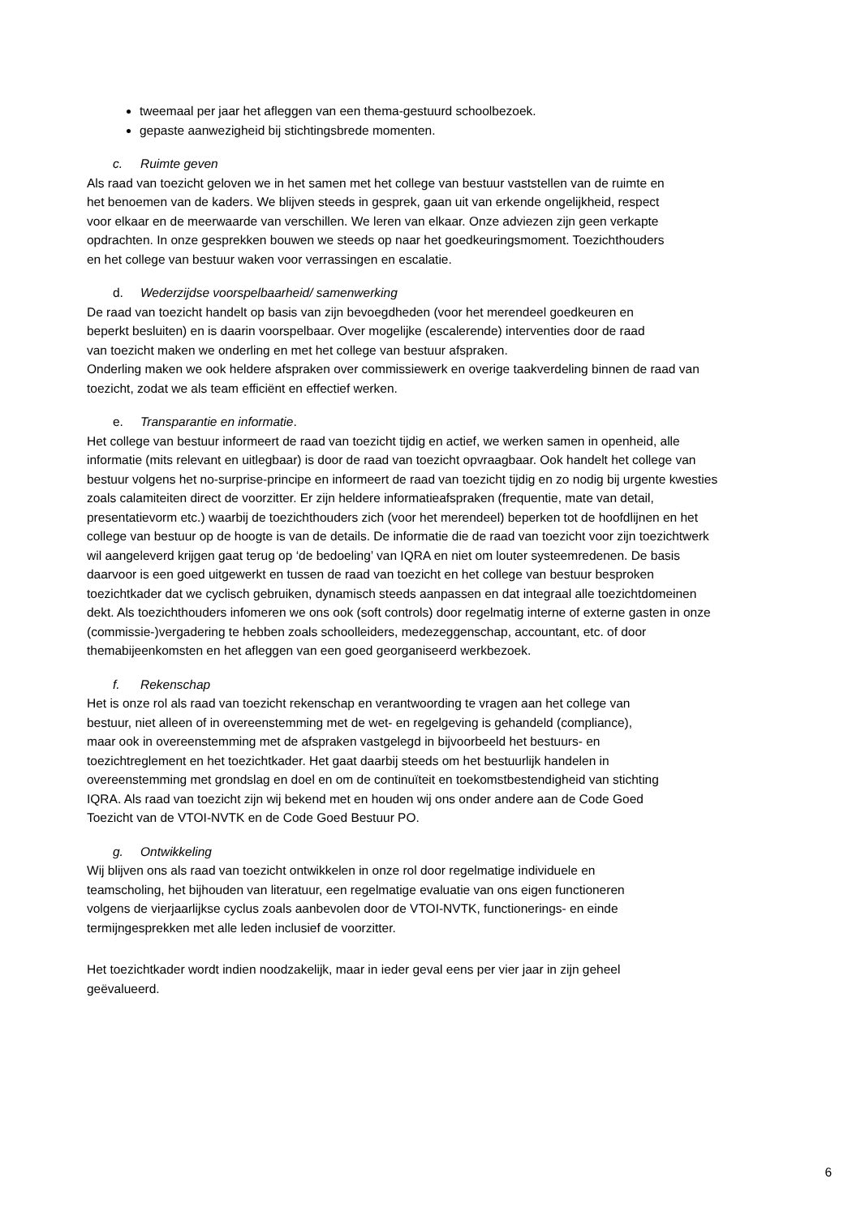tweemaal per jaar het afleggen van een thema-gestuurd schoolbezoek.
gepaste aanwezigheid bij stichtingsbrede momenten.
c. Ruimte geven
Als raad van toezicht geloven we in het samen met het college van bestuur vaststellen van de ruimte en
het benoemen van de kaders. We blijven steeds in gesprek, gaan uit van erkende ongelijkheid, respect
voor elkaar en de meerwaarde van verschillen. We leren van elkaar. Onze adviezen zijn geen verkapte
opdrachten. In onze gesprekken bouwen we steeds op naar het goedkeuringsmoment. Toezichthouders
en het college van bestuur waken voor verrassingen en escalatie.
d. Wederzijdse voorspelbaarheid/ samenwerking
De raad van toezicht handelt op basis van zijn bevoegdheden (voor het merendeel goedkeuren en
beperkt besluiten) en is daarin voorspelbaar. Over mogelijke (escalerende) interventies door de raad
van toezicht maken we onderling en met het college van bestuur afspraken.
Onderling maken we ook heldere afspraken over commissiewerk en overige taakverdeling binnen de raad van
toezicht, zodat we als team efficiënt en effectief werken.
e. Transparantie en informatie.
Het college van bestuur informeert de raad van toezicht tijdig en actief, we werken samen in openheid, alle
informatie (mits relevant en uitlegbaar) is door de raad van toezicht opvraagbaar. Ook handelt het college van
bestuur volgens het no-surprise-principe en informeert de raad van toezicht tijdig en zo nodig bij urgente kwesties
zoals calamiteiten direct de voorzitter. Er zijn heldere informatieafspraken (frequentie, mate van detail,
presentatievorm etc.) waarbij de toezichthouders zich (voor het merendeel) beperken tot de hoofdlijnen en het
college van bestuur op de hoogte is van de details. De informatie die de raad van toezicht voor zijn toezichtwerk
wil aangeleverd krijgen gaat terug op ‘de bedoeling’ van IQRA en niet om louter systeemredenen. De basis
daarvoor is een goed uitgewerkt en tussen de raad van toezicht en het college van bestuur besproken
toezichtkader dat we cyclisch gebruiken, dynamisch steeds aanpassen en dat integraal alle toezichtdomeinen
dekt. Als toezichthouders infomeren we ons ook (soft controls) door regelmatig interne of externe gasten in onze
(commissie-)vergadering te hebben zoals schoolleiders, medezeggenschap, accountant, etc. of door
themabijeenkomsten en het afleggen van een goed georganiseerd werkbezoek.
f. Rekenschap
Het is onze rol als raad van toezicht rekenschap en verantwoording te vragen aan het college van
bestuur, niet alleen of in overeenstemming met de wet- en regelgeving is gehandeld (compliance),
maar ook in overeenstemming met de afspraken vastgelegd in bijvoorbeeld het bestuurs- en
toezichtreglement en het toezichtkader. Het gaat daarbij steeds om het bestuurlijk handelen in
overeenstemming met grondslag en doel en om de continuïteit en toekomstbestendigheid van stichting
IQRA. Als raad van toezicht zijn wij bekend met en houden wij ons onder andere aan de Code Goed
Toezicht van de VTOI-NVTK en de Code Goed Bestuur PO.
g. Ontwikkeling
Wij blijven ons als raad van toezicht ontwikkelen in onze rol door regelmatige individuele en
teamscholing, het bijhouden van literatuur, een regelmatige evaluatie van ons eigen functioneren
volgens de vierjaarlijkse cyclus zoals aanbevolen door de VTOI-NVTK, functionerings- en einde
termijngesprekken met alle leden inclusief de voorzitter.
Het toezichtkader wordt indien noodzakelijk, maar in ieder geval eens per vier jaar in zijn geheel
geëvalueerd.
6